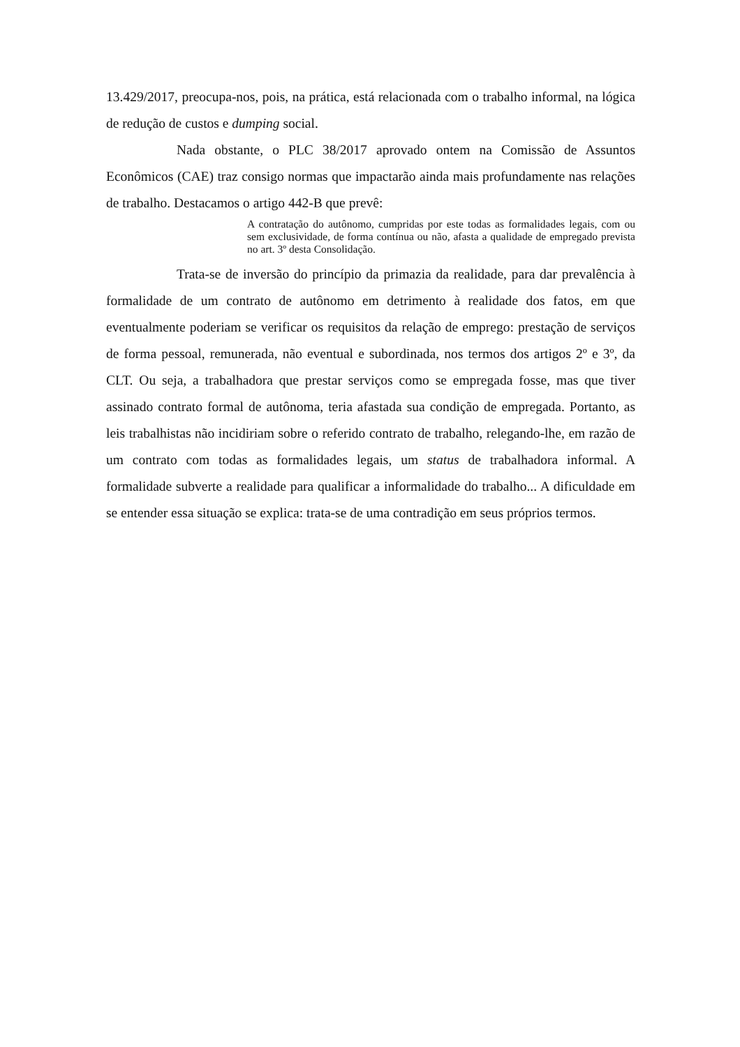13.429/2017, preocupa-nos, pois, na prática, está relacionada com o trabalho informal, na lógica de redução de custos e dumping social.
Nada obstante, o PLC 38/2017 aprovado ontem na Comissão de Assuntos Econômicos (CAE) traz consigo normas que impactarão ainda mais profundamente nas relações de trabalho. Destacamos o artigo 442-B que prevê:
A contratação do autônomo, cumpridas por este todas as formalidades legais, com ou sem exclusividade, de forma contínua ou não, afasta a qualidade de empregado prevista no art. 3º desta Consolidação.
Trata-se de inversão do princípio da primazia da realidade, para dar prevalência à formalidade de um contrato de autônomo em detrimento à realidade dos fatos, em que eventualmente poderiam se verificar os requisitos da relação de emprego: prestação de serviços de forma pessoal, remunerada, não eventual e subordinada, nos termos dos artigos 2º e 3º, da CLT. Ou seja, a trabalhadora que prestar serviços como se empregada fosse, mas que tiver assinado contrato formal de autônoma, teria afastada sua condição de empregada. Portanto, as leis trabalhistas não incidiriam sobre o referido contrato de trabalho, relegando-lhe, em razão de um contrato com todas as formalidades legais, um status de trabalhadora informal. A formalidade subverte a realidade para qualificar a informalidade do trabalho... A dificuldade em se entender essa situação se explica: trata-se de uma contradição em seus próprios termos.